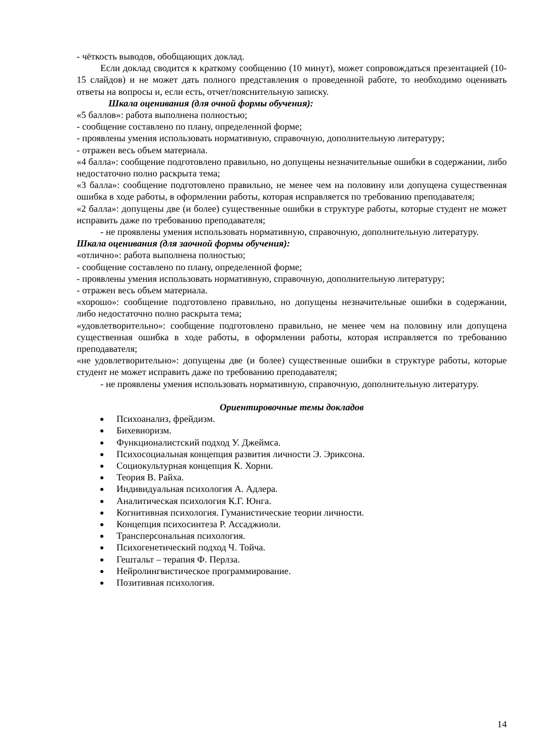- чёткость выводов, обобщающих доклад.
Если доклад сводится к краткому сообщению (10 минут), может сопровождаться презентацией (10-15 слайдов) и не может дать полного представления о проведенной работе, то необходимо оценивать ответы на вопросы и, если есть, отчет/пояснительную записку.
Шкала оценивания (для очной формы обучения):
«5 баллов»: работа выполнена полностью;
- сообщение составлено по плану, определенной форме;
- проявлены умения использовать нормативную, справочную, дополнительную литературу;
- отражен весь объем материала.
«4 балла»: сообщение подготовлено правильно, но допущены незначительные ошибки в содержании, либо недостаточно полно раскрыта тема;
«3 балла»: сообщение подготовлено правильно, не менее чем на половину или допущена существенная ошибка в ходе работы, в оформлении работы, которая исправляется по требованию преподавателя;
«2 балла»: допущены две (и более) существенные ошибки в структуре работы, которые студент не может исправить даже по требованию преподавателя;
- не проявлены умения использовать нормативную, справочную, дополнительную литературу.
Шкала оценивания (для заочной формы обучения):
«отлично»: работа выполнена полностью;
- сообщение составлено по плану, определенной форме;
- проявлены умения использовать нормативную, справочную, дополнительную литературу;
- отражен весь объем материала.
«хорошо»: сообщение подготовлено правильно, но допущены незначительные ошибки в содержании, либо недостаточно полно раскрыта тема;
«удовлетворительно»: сообщение подготовлено правильно, не менее чем на половину или допущена существенная ошибка в ходе работы, в оформлении работы, которая исправляется по требованию преподавателя;
«не удовлетворительно»: допущены две (и более) существенные ошибки в структуре работы, которые студент не может исправить даже по требованию преподавателя;
- не проявлены умения использовать нормативную, справочную, дополнительную литературу.
Ориентировочные темы докладов
Психоанализ, фрейдизм.
Бихевиоризм.
Функционалистский подход У. Джеймса.
Психосоциальная концепция развития личности Э. Эриксона.
Социокультурная концепция К. Хорни.
Теория В. Райха.
Индивидуальная психология А. Адлера.
Аналитическая психология К.Г. Юнга.
Когнитивная психология. Гуманистические теории личности.
Концепция психосинтеза Р. Ассаджиоли.
Трансперсональная психология.
Психогенетический подход Ч. Тойча.
Гештальт – терапия Ф. Перлза.
Нейролингвистическое программирование.
Позитивная психология.
14